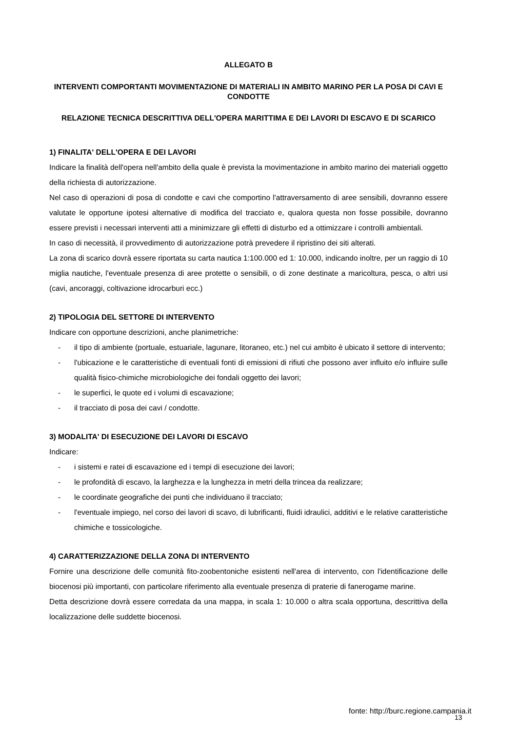ALLEGATO B
INTERVENTI COMPORTANTI MOVIMENTAZIONE DI MATERIALI IN AMBITO MARINO PER LA POSA DI CAVI E CONDOTTE
RELAZIONE TECNICA DESCRITTIVA DELL'OPERA MARITTIMA E DEI LAVORI DI ESCAVO E DI SCARICO
1) FINALITA' DELL'OPERA E DEI LAVORI
Indicare la finalità dell'opera nell'ambito della quale è prevista la movimentazione in ambito marino dei materiali oggetto della richiesta di autorizzazione.
Nel caso di operazioni di posa di condotte e cavi che comportino l'attraversamento di aree sensibili, dovranno essere valutate le opportune ipotesi alternative di modifica del tracciato e, qualora questa non fosse possibile, dovranno essere previsti i necessari interventi atti a minimizzare gli effetti di disturbo ed a ottimizzare i controlli ambientali.
In caso di necessità, il provvedimento di autorizzazione potrà prevedere il ripristino dei siti alterati.
La zona di scarico dovrà essere riportata su carta nautica 1:100.000 ed 1: 10.000, indicando inoltre, per un raggio di 10 miglia nautiche, l'eventuale presenza di aree protette o sensibili, o di zone destinate a maricoltura, pesca, o altri usi (cavi, ancoraggi, coltivazione idrocarburi ecc.)
2) TIPOLOGIA DEL SETTORE DI INTERVENTO
Indicare con opportune descrizioni, anche planimetriche:
- il tipo di ambiente (portuale, estuariale, lagunare, litoraneo, etc.) nel cui ambito è ubicato il settore di intervento;
- l'ubicazione e le caratteristiche di eventuali fonti di emissioni di rifiuti che possono aver influito e/o influire sulle qualità fisico-chimiche microbiologiche dei fondali oggetto dei lavori;
- le superfici, le quote ed i volumi di escavazione;
- il tracciato di posa dei cavi / condotte.
3) MODALITA' DI ESECUZIONE DEI LAVORI DI ESCAVO
Indicare:
- i sistemi e ratei di escavazione ed i tempi di esecuzione dei lavori;
- le profondità di escavo, la larghezza e la lunghezza in metri della trincea da realizzare;
- le coordinate geografiche dei punti che individuano il tracciato;
- l'eventuale impiego, nel corso dei lavori di scavo, di lubrificanti, fluidi idraulici, additivi e le relative caratteristiche chimiche e tossicologiche.
4) CARATTERIZZAZIONE DELLA ZONA DI INTERVENTO
Fornire una descrizione delle comunità fito-zoobentoniche esistenti nell'area di intervento, con l'identificazione delle biocenosi più importanti, con particolare riferimento alla eventuale presenza di praterie di fanerogame marine.
Detta descrizione dovrà essere corredata da una mappa, in scala 1: 10.000 o altra scala opportuna, descrittiva della localizzazione delle suddette biocenosi.
fonte: http://burc.regione.campania.it
13